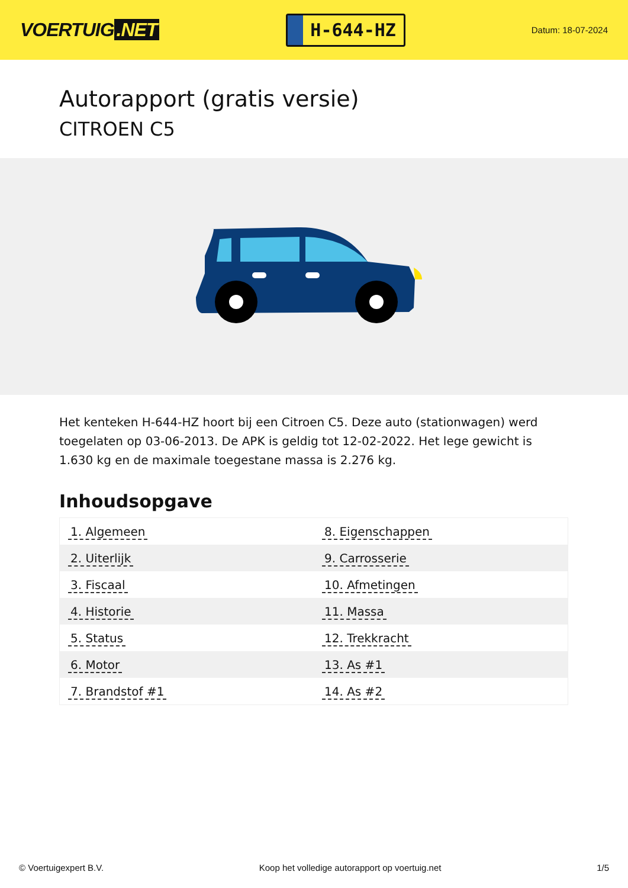VOERTUIG.NET
H-644-HZ
Datum: 18-07-2024
Autorapport (gratis versie)
CITROEN C5
Het kenteken H-644-HZ hoort bij een Citroen C5. Deze auto (stationwagen) werd toegelaten op 03-06-2013. De APK is geldig tot 12-02-2022. Het lege gewicht is 1.630 kg en de maximale toegestane massa is 2.276 kg.
Inhoudsopgave
| 1. Algemeen | 8. Eigenschappen |
| 2. Uiterlijk | 9. Carrosserie |
| 3. Fiscaal | 10. Afmetingen |
| 4. Historie | 11. Massa |
| 5. Status | 12. Trekkracht |
| 6. Motor | 13. As #1 |
| 7. Brandstof #1 | 14. As #2 |
© Voertuigexpert B.V. Koop het volledige autorapport op voertuig.net 1/5